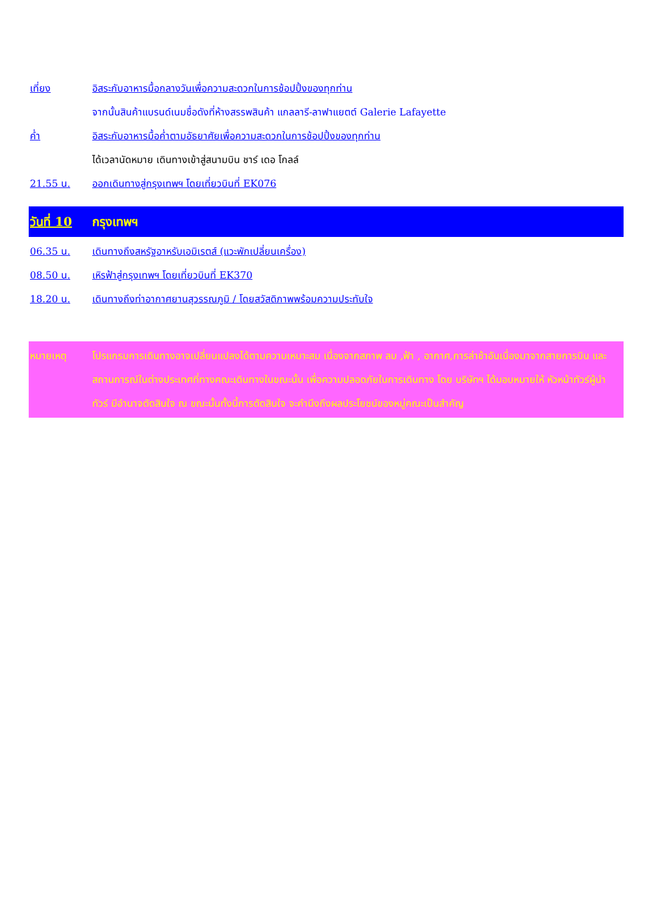เที่ยง อิสระกับอาหารมื้อกลางวันเพื่อความสะดวกในการช้อปปิ้งของทุกท่าน
จากนั้นสินค้าแบรนด์เนมชื่อดังที่ห้างสรรพสินค้า แกลลารี-ลาฟาแยตต์ Galerie Lafayette
ค่ำ อิสระกับอาหารมื้อค่ำตามอัธยาศัยเพื่อความสะดวกในการช้อปปิ้งของทุกท่าน
ได้เวลานัดหมาย เดินทางเข้าสู่สนามบิน ชาร์ เดอ โกลล์
21.55 น. ออกเดินทางสู่กรุงเทพฯ โดยเที่ยวบินที่ EK076
วันที่ 10 กรุงเทพฯ
06.35 น. เดินทางถึงสหรัฐอาหรับเอมิเรตส์ (แวะพักเปลี่ยนเครื่อง)
08.50 น. เหิรฟ้าสู่กรุงเทพฯ โดยเที่ยวบินที่ EK370
18.20 น. เดินทางถึงท่าอากาศยานสุวรรณภูมิ / โดยสวัสดิภาพพร้อมความประทับใจ
หมายเหตุ โปรแกรมการเดินทางอาจเปลี่ยนแปลงได้ตามความเหมาะสม เนื่องจากสภาพ ลม ,ฟ้า , อากาศ,การล่าช้าอันเนื่องมาจากสายการบิน และสถานการณ์ในต่างประเทศที่ทางคณะเดินทางในขณะนั้น เพื่อความปลอดภัยในการเดินทาง โดย บริษัทฯ ได้มอบหมายให้ หัวหน้าทัวร์ผู้นำทัวร์ มีอำนาจตัดสินใจ ณ ขณะนั้นทั้งนี้การตัดสินใจ จะคำนึงถึงผลประโยชน์ของหมู่คณะเป็นสำคัญ